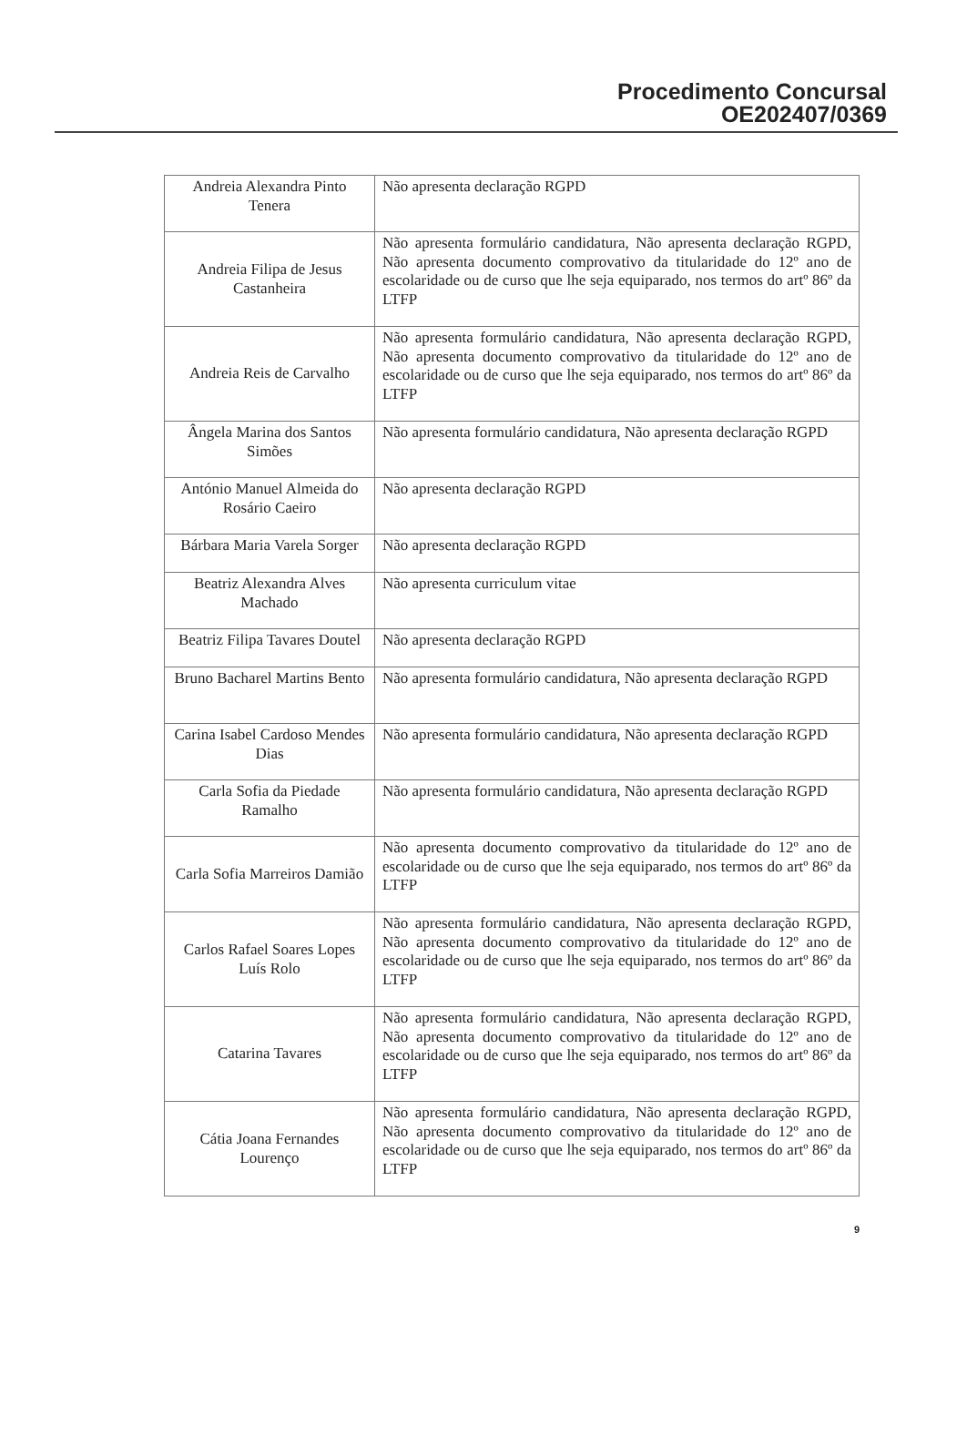Procedimento Concursal
OE202407/0369
| Andreia Alexandra Pinto Tenera | Não apresenta declaração RGPD |
| Andreia Filipa de Jesus Castanheira | Não apresenta formulário candidatura, Não apresenta declaração RGPD, Não apresenta documento comprovativo da titularidade do 12º ano de escolaridade ou de curso que lhe seja equiparado, nos termos do artº 86º da LTFP |
| Andreia Reis de Carvalho | Não apresenta formulário candidatura, Não apresenta declaração RGPD, Não apresenta documento comprovativo da titularidade do 12º ano de escolaridade ou de curso que lhe seja equiparado, nos termos do artº 86º da LTFP |
| Ângela Marina dos Santos Simões | Não apresenta formulário candidatura, Não apresenta declaração RGPD |
| António Manuel Almeida do Rosário Caeiro | Não apresenta declaração RGPD |
| Bárbara Maria Varela Sorger | Não apresenta declaração RGPD |
| Beatriz Alexandra Alves Machado | Não apresenta curriculum vitae |
| Beatriz Filipa Tavares Doutel | Não apresenta declaração RGPD |
| Bruno Bacharel Martins Bento | Não apresenta formulário candidatura, Não apresenta declaração RGPD |
| Carina Isabel Cardoso Mendes Dias | Não apresenta formulário candidatura, Não apresenta declaração RGPD |
| Carla Sofia da Piedade Ramalho | Não apresenta formulário candidatura, Não apresenta declaração RGPD |
| Carla Sofia Marreiros Damião | Não apresenta documento comprovativo da titularidade do 12º ano de escolaridade ou de curso que lhe seja equiparado, nos termos do artº 86º da LTFP |
| Carlos Rafael Soares Lopes Luís Rolo | Não apresenta formulário candidatura, Não apresenta declaração RGPD, Não apresenta documento comprovativo da titularidade do 12º ano de escolaridade ou de curso que lhe seja equiparado, nos termos do artº 86º da LTFP |
| Catarina Tavares | Não apresenta formulário candidatura, Não apresenta declaração RGPD, Não apresenta documento comprovativo da titularidade do 12º ano de escolaridade ou de curso que lhe seja equiparado, nos termos do artº 86º da LTFP |
| Cátia Joana Fernandes Lourenço | Não apresenta formulário candidatura, Não apresenta declaração RGPD, Não apresenta documento comprovativo da titularidade do 12º ano de escolaridade ou de curso que lhe seja equiparado, nos termos do artº 86º da LTFP |
9